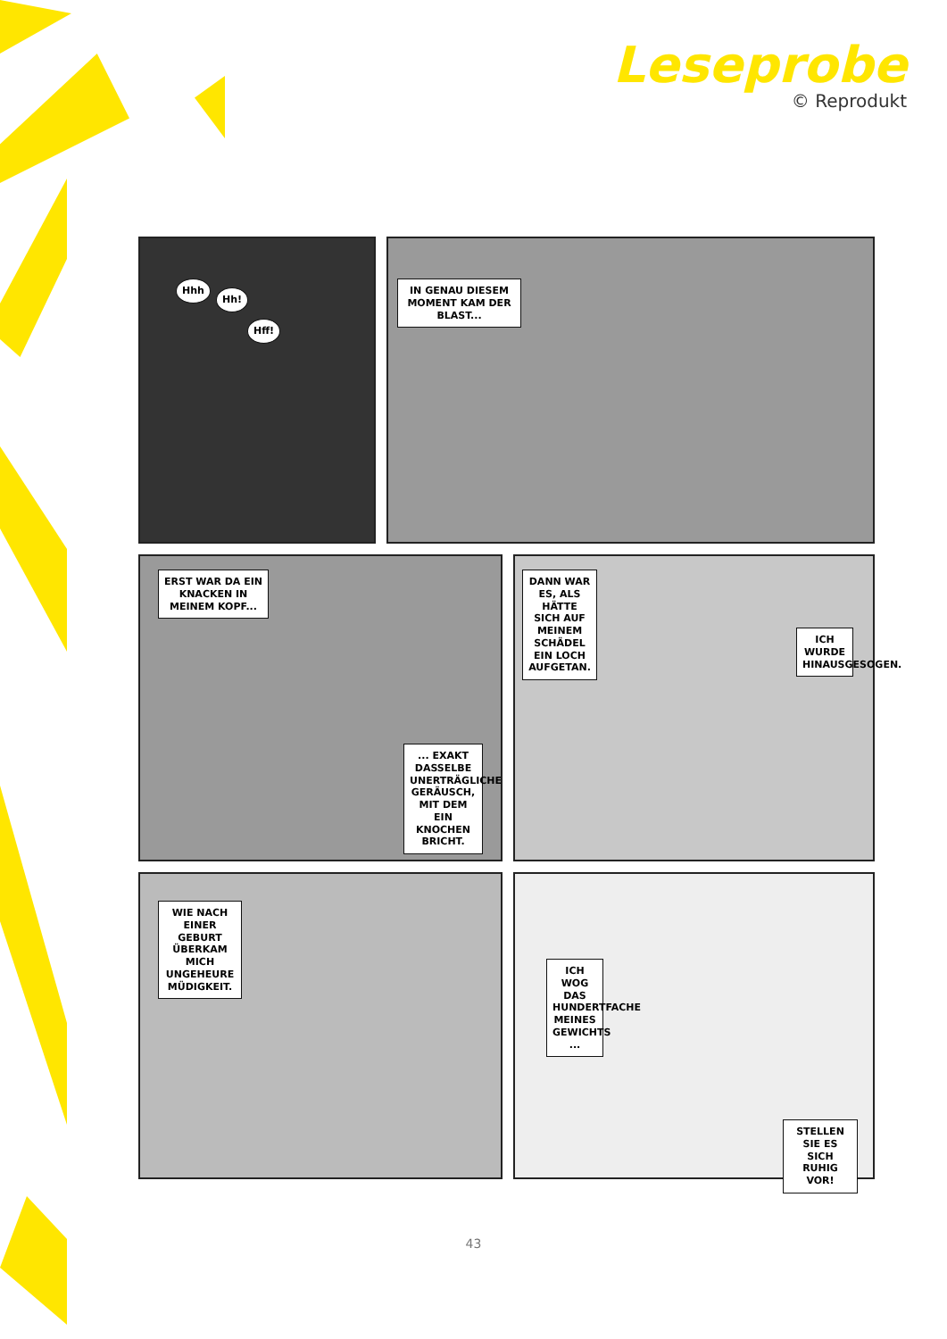Leseprobe
© Reprodukt
Hhh
Hh!
Hff!
IN GENAU DIESEM MOMENT KAM DER BLAST...
ERST WAR DA EIN KNACKEN IN MEINEM KOPF...
... EXAKT DASSELBE UNERTRÄGLICHE GERÄUSCH, MIT DEM EIN KNOCHEN BRICHT.
DANN WAR ES, ALS HÄTTE SICH AUF MEINEM SCHÄDEL EIN LOCH AUFGETAN.
ICH WURDE HINAUSGESOGEN.
WIE NACH EINER GEBURT ÜBERKAM MICH UNGEHEURE MÜDIGKEIT.
ICH WOG DAS HUNDERTFACHE MEINES GEWICHTS ...
STELLEN SIE ES SICH RUHIG VOR!
43